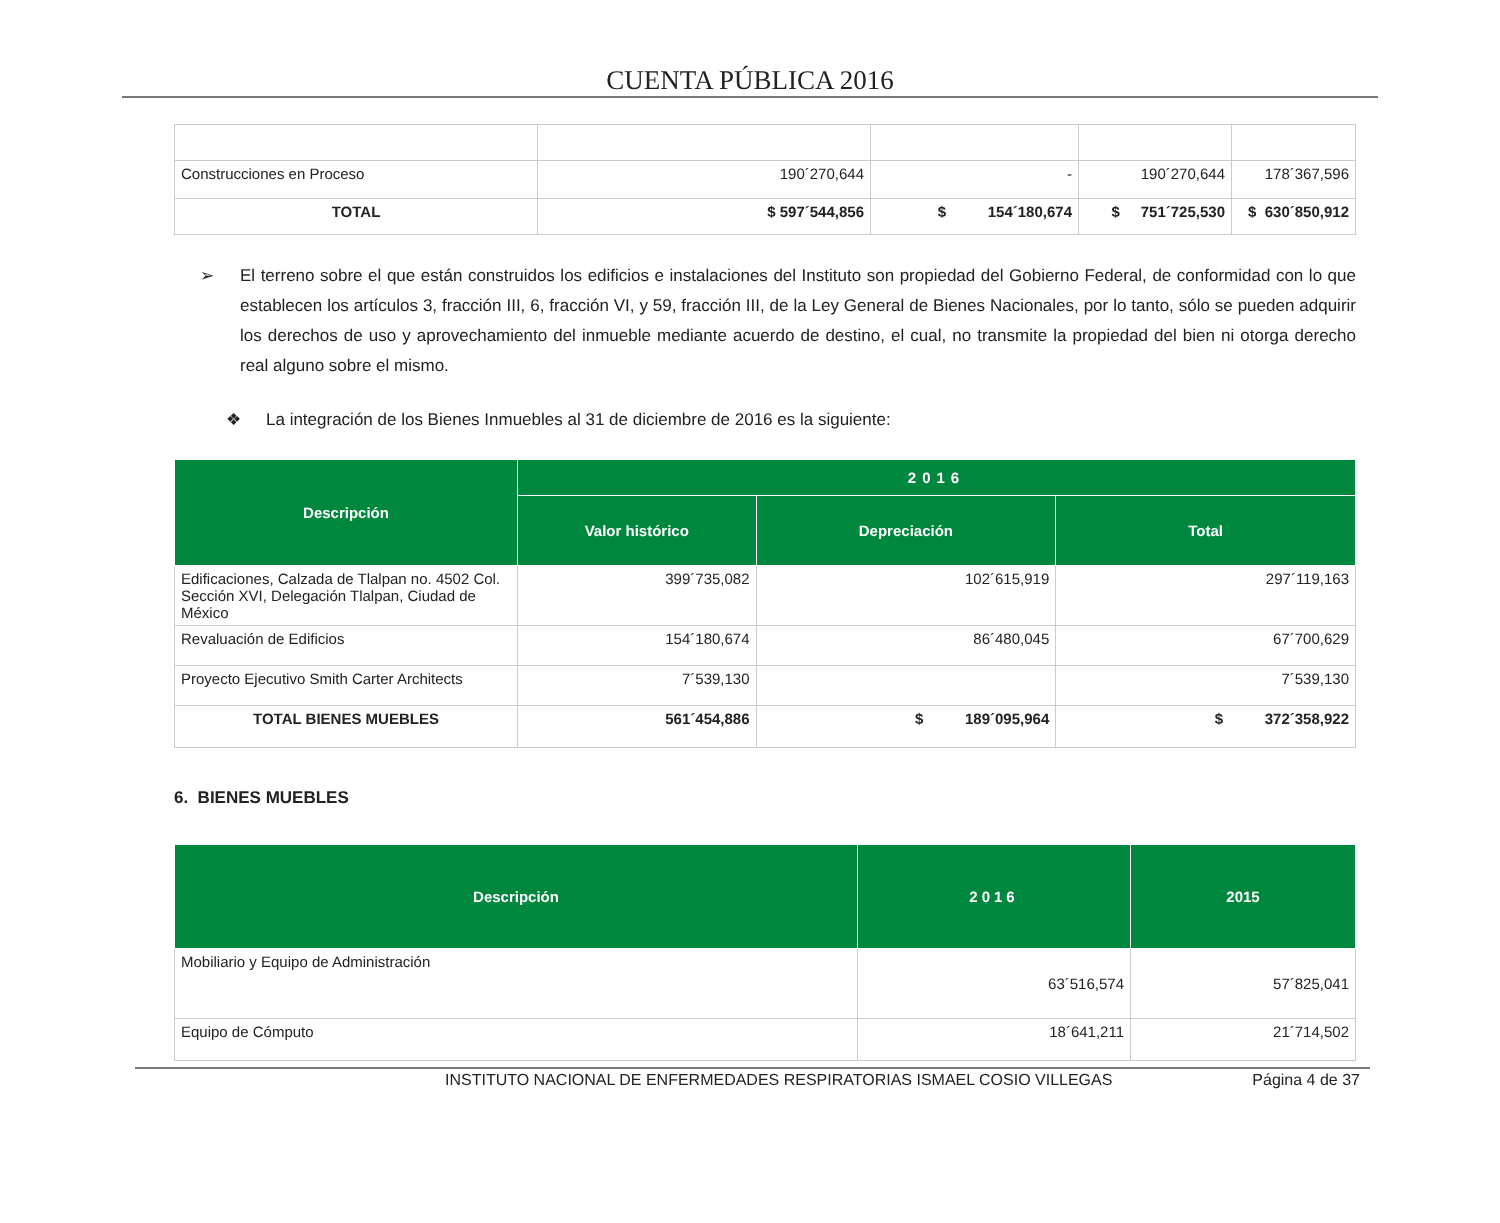CUENTA PÚBLICA 2016
| Construcciones en Proceso | 190´270,644 | - | 190´270,644 | 178´367,596 |
| TOTAL | $ 597´544,856 | $ 154´180,674 | $ 751´725,530 | $ 630´850,912 |
➢ El terreno sobre el que están construidos los edificios e instalaciones del Instituto son propiedad del Gobierno Federal, de conformidad con lo que establecen los artículos 3, fracción III, 6, fracción VI, y 59, fracción III, de la Ley General de Bienes Nacionales, por lo tanto, sólo se pueden adquirir los derechos de uso y aprovechamiento del inmueble mediante acuerdo de destino, el cual, no transmite la propiedad del bien ni otorga derecho real alguno sobre el mismo.
❖ La integración de los Bienes Inmuebles al 31 de diciembre de 2016 es la siguiente:
| Descripción | 2016 | | |
| --- | --- | --- | --- |
| | Valor histórico | Depreciación | Total |
| Edificaciones, Calzada de Tlalpan no. 4502 Col. Sección XVI, Delegación Tlalpan, Ciudad de México | 399´735,082 | 102´615,919 | 297´119,163 |
| Revaluación de Edificios | 154´180,674 | 86´480,045 | 67´700,629 |
| Proyecto Ejecutivo Smith Carter Architects | 7´539,130 | | 7´539,130 |
| TOTAL BIENES MUEBLES | 561´454,886 | $ 189´095,964 | $ 372´358,922 |
6. BIENES MUEBLES
| Descripción | 2016 | 2015 |
| --- | --- | --- |
| Mobiliario y Equipo de Administración | 63´516,574 | 57´825,041 |
| Equipo de Cómputo | 18´641,211 | 21´714,502 |
INSTITUTO NACIONAL DE ENFERMEDADES RESPIRATORIAS ISMAEL COSIO VILLEGAS Página 4 de 37